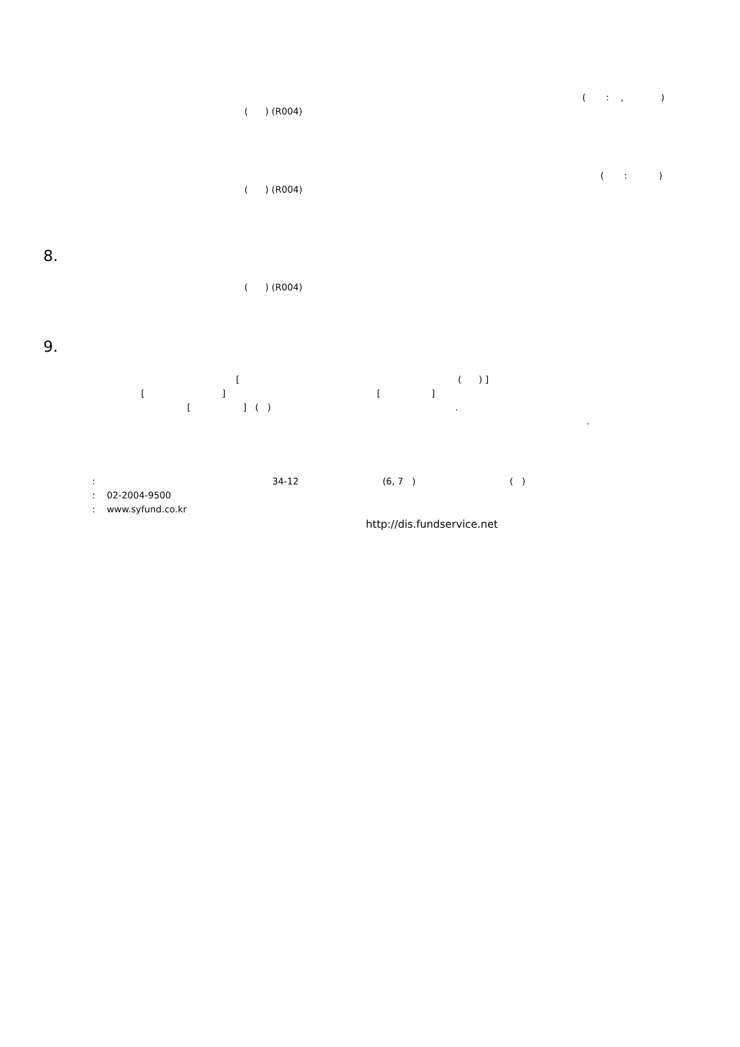( : , )
( ) (R004)
( : )
( ) (R004)
8.
( ) (R004)
9.
[( ) ]
[] []
[] ( ).
.
: 34-12 (6, 7 ) ( )
: 02-2004-9500
: www.syfund.co.kr
http://dis.fundservice.net